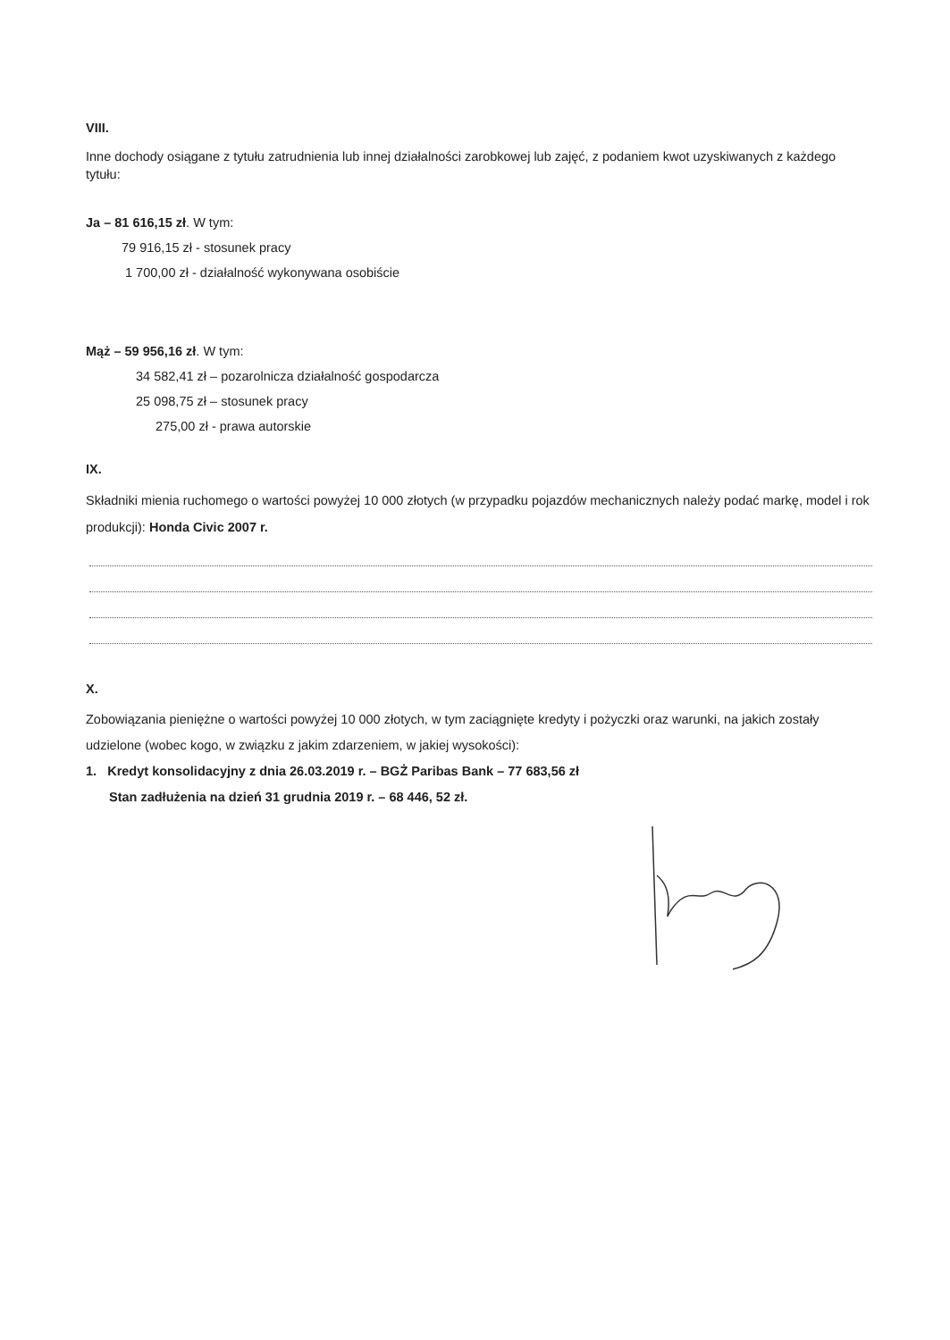VIII.
Inne dochody osiągane z tytułu zatrudnienia lub innej działalności zarobkowej lub zajęć, z podaniem kwot uzyskiwanych z każdego tytułu:
Ja – 81 616,15 zł. W tym:
79 916,15 zł - stosunek pracy
1 700,00 zł - działalność wykonywana osobiście
Mąż – 59 956,16 zł. W tym:
34 582,41 zł – pozarolnicza działalność gospodarcza
25 098,75 zł – stosunek pracy
275,00 zł - prawa autorskie
IX.
Składniki mienia ruchomego o wartości powyżej 10 000 złotych (w przypadku pojazdów mechanicznych należy podać markę, model i rok produkcji): Honda Civic 2007 r.
X.
Zobowiązania pieniężne o wartości powyżej 10 000 złotych, w tym zaciągnięte kredyty i pożyczki oraz warunki, na jakich zostały udzielone (wobec kogo, w związku z jakim zdarzeniem, w jakiej wysokości):
1. Kredyt konsolidacyjny z dnia 26.03.2019 r. – BGŻ Paribas Bank – 77 683,56 zł
Stan zadłużenia na dzień 31 grudnia 2019 r. – 68 446, 52 zł.